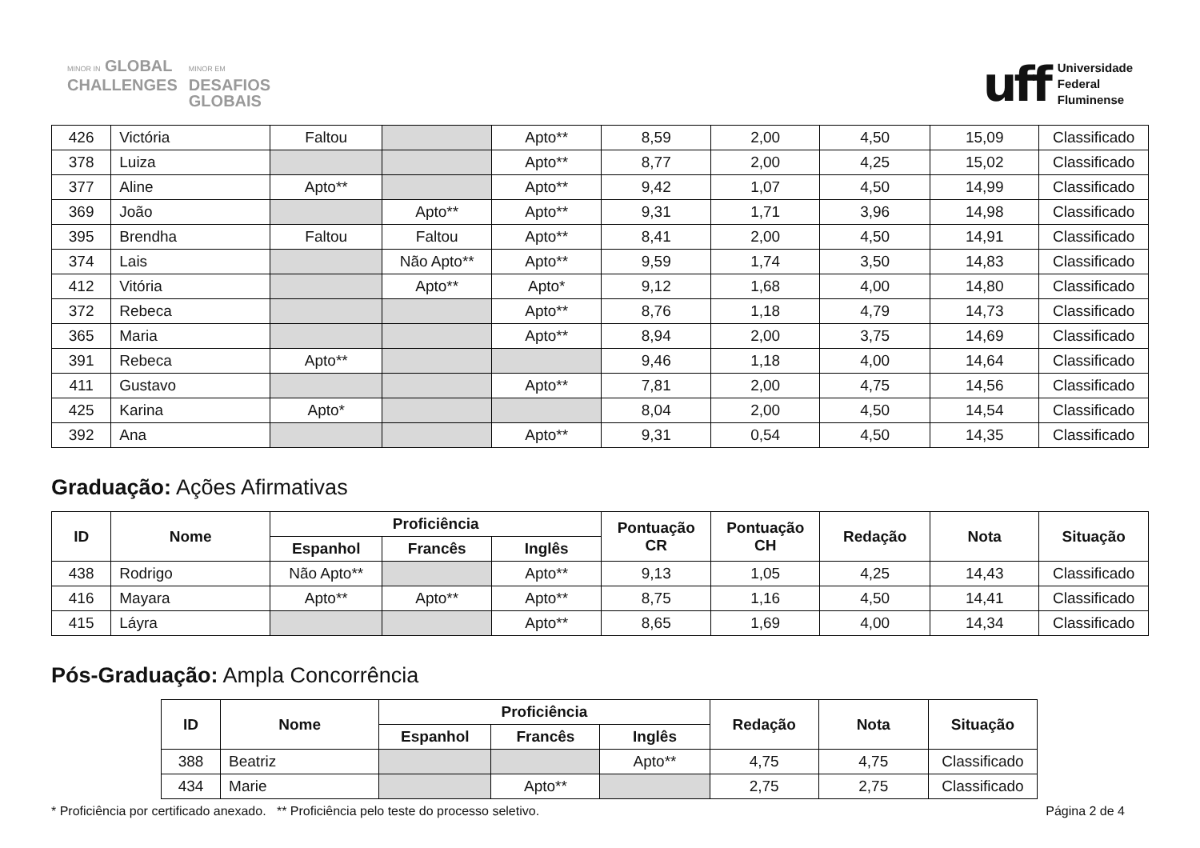MINOR IN GLOBAL
CHALLENGES
MINOR EM
DESAFIOS
GLOBAIS
uff
Universidade
Federal
Fluminense
| 426 | Victória | Faltou | | Apto** | 8,59 | 2,00 | 4,50 | 15,09 | Classificado |
| 378 | Luiza | | | Apto** | 8,77 | 2,00 | 4,25 | 15,02 | Classificado |
| 377 | Aline | Apto** | | Apto** | 9,42 | 1,07 | 4,50 | 14,99 | Classificado |
| 369 | João | | Apto** | Apto** | 9,31 | 1,71 | 3,96 | 14,98 | Classificado |
| 395 | Brendha | Faltou | Faltou | Apto** | 8,41 | 2,00 | 4,50 | 14,91 | Classificado |
| 374 | Lais | | Não Apto** | Apto** | 9,59 | 1,74 | 3,50 | 14,83 | Classificado |
| 412 | Vitória | | Apto** | Apto* | 9,12 | 1,68 | 4,00 | 14,80 | Classificado |
| 372 | Rebeca | | | Apto** | 8,76 | 1,18 | 4,79 | 14,73 | Classificado |
| 365 | Maria | | | Apto** | 8,94 | 2,00 | 3,75 | 14,69 | Classificado |
| 391 | Rebeca | Apto** | | | 9,46 | 1,18 | 4,00 | 14,64 | Classificado |
| 411 | Gustavo | | | Apto** | 7,81 | 2,00 | 4,75 | 14,56 | Classificado |
| 425 | Karina | Apto* | | | 8,04 | 2,00 | 4,50 | 14,54 | Classificado |
| 392 | Ana | | | Apto** | 9,31 | 0,54 | 4,50 | 14,35 | Classificado |
Graduação: Ações Afirmativas
| ID | Nome | Proficiência | | | Pontuação CR | Pontuação CH | Redação | Nota | Situação |
| --- | --- | --- | --- | --- | --- | --- | --- | --- | --- |
| | | Espanhol | Francês | Inglês | | | | | |
| 438 | Rodrigo | Não Apto** | | Apto** | 9,13 | 1,05 | 4,25 | 14,43 | Classificado |
| 416 | Mayara | Apto** | Apto** | Apto** | 8,75 | 1,16 | 4,50 | 14,41 | Classificado |
| 415 | Láyra | | | Apto** | 8,65 | 1,69 | 4,00 | 14,34 | Classificado |
Pós-Graduação: Ampla Concorrência
| ID | Nome | Proficiência | | | Redação | Nota | Situação |
| --- | --- | --- | --- | --- | --- | --- | --- |
| | | Espanhol | Francês | Inglês | | | |
| 388 | Beatriz | | | Apto** | 4,75 | 4,75 | Classificado |
| 434 | Marie | | Apto** | | 2,75 | 2,75 | Classificado |
* Proficiência por certificado anexado. ** Proficiência pelo teste do processo seletivo. Página 2 de 4